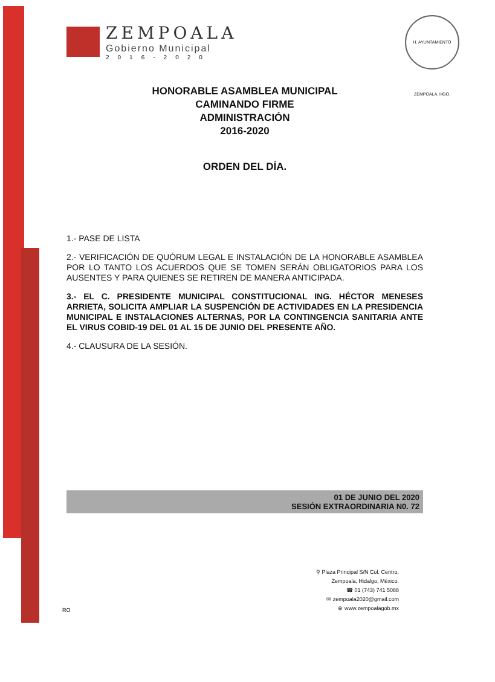ZEMPOALA
Gobierno Municipal
2016-2020
H. AYUNTAMIENTO ZEMPOALA, HGO.
HONORABLE ASAMBLEA MUNICIPAL
CAMINANDO FIRME
ADMINISTRACIÓN
2016-2020
ORDEN DEL DÍA.
1.- PASE DE LISTA
2.- VERIFICACIÓN DE QUÓRUM LEGAL E INSTALACIÓN DE LA HONORABLE ASAMBLEA POR LO TANTO LOS ACUERDOS QUE SE TOMEN SERÁN OBLIGATORIOS PARA LOS AUSENTES Y PARA QUIENES SE RETIREN DE MANERA ANTICIPADA.
3.- EL C. PRESIDENTE MUNICIPAL CONSTITUCIONAL ING. HÉCTOR MENESES ARRIETA, SOLICITA AMPLIAR LA SUSPENCIÓN DE ACTIVIDADES EN LA PRESIDENCIA MUNICIPAL E INSTALACIONES ALTERNAS, POR LA CONTINGENCIA SANITARIA ANTE EL VIRUS COBID-19 DEL 01 AL 15 DE JUNIO DEL PRESENTE AÑO.
4.- CLAUSURA DE LA SESIÓN.
01 DE JUNIO DEL 2020
SESIÓN EXTRAORDINARIA N0. 72
⚲ Plaza Principal S/N Col. Centro,
Zempoala, Hidalgo, México.
☎ 01 (743) 741 5088
✉ zempoala2020@gmail.com
⊕ www.zempoalagob.mx
RO